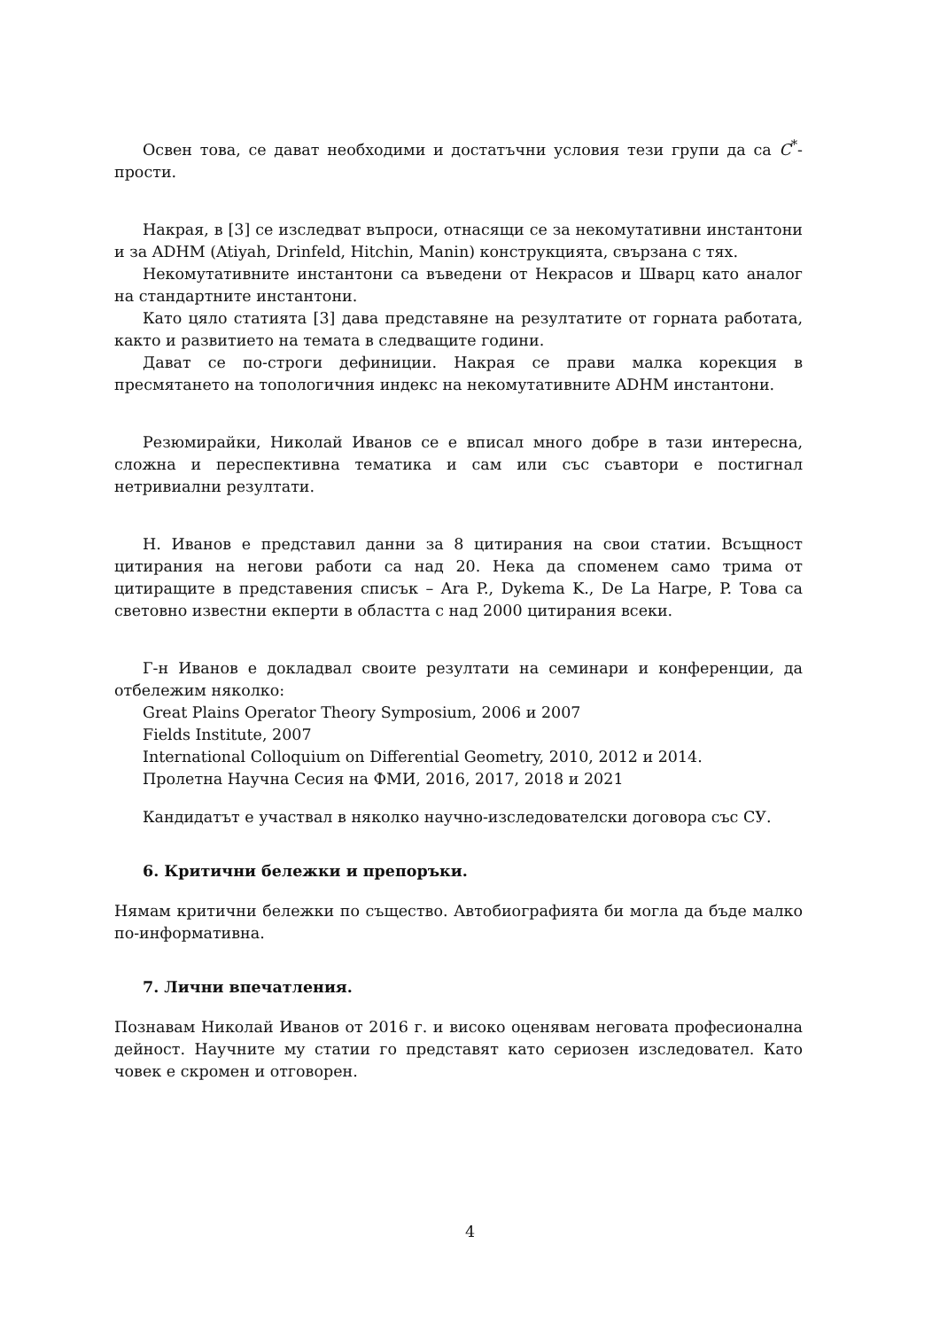Освен това, се дават необходими и достатъчни условия тези групи да са C<sup>*</sup>-прости.
Накрая, в [3] се изследват въпроси, отнасящи се за некомутативни инстантони и за ADHM (Atiyah, Drinfeld, Hitchin, Manin) конструкцията, свързана с тях.
Некомутативните инстантони са въведени от Некрасов и Шварц като аналог на стандартните инстантони.
Като цяло статията [3] дава представяне на резултатите от горната работата, както и развитието на темата в следващите години.
Дават се по-строги дефиниции. Накрая се прави малка корекция в пресмятането на топологичния индекс на некомутативните ADHM инстантони.
Резюмирайки, Николай Иванов се е вписал много добре в тази интересна, сложна и переспективна тематика и сам или със съавтори е постигнал нетривиални резултати.
Н. Иванов е представил данни за 8 цитирания на свои статии. Всъщност цитирания на негови работи са над 20. Нека да споменем само трима от цитиращите в представения списък – Ara P., Dykema K., De La Harpe, P. Това са световно известни екперти в областта с над 2000 цитирания всеки.
Г-н Иванов е докладвал своите резултати на семинари и конференции, да отбележим няколко:
Great Plains Operator Theory Symposium, 2006 и 2007
Fields Institute, 2007
International Colloquium on Differential Geometry, 2010, 2012 и 2014.
Пролетна Научна Сесия на ФМИ, 2016, 2017, 2018 и 2021
Кандидатът е участвал в няколко научно-изследователски договора със СУ.
6. Критични бележки и препоръки.
Нямам критични бележки по същество. Автобиографията би могла да бъде малко по-информативна.
7. Лични впечатления.
Познавам Николай Иванов от 2016 г. и високо оценявам неговата професионална дейност. Научните му статии го представят като сериозен изследовател. Като човек е скромен и отговорен.
4